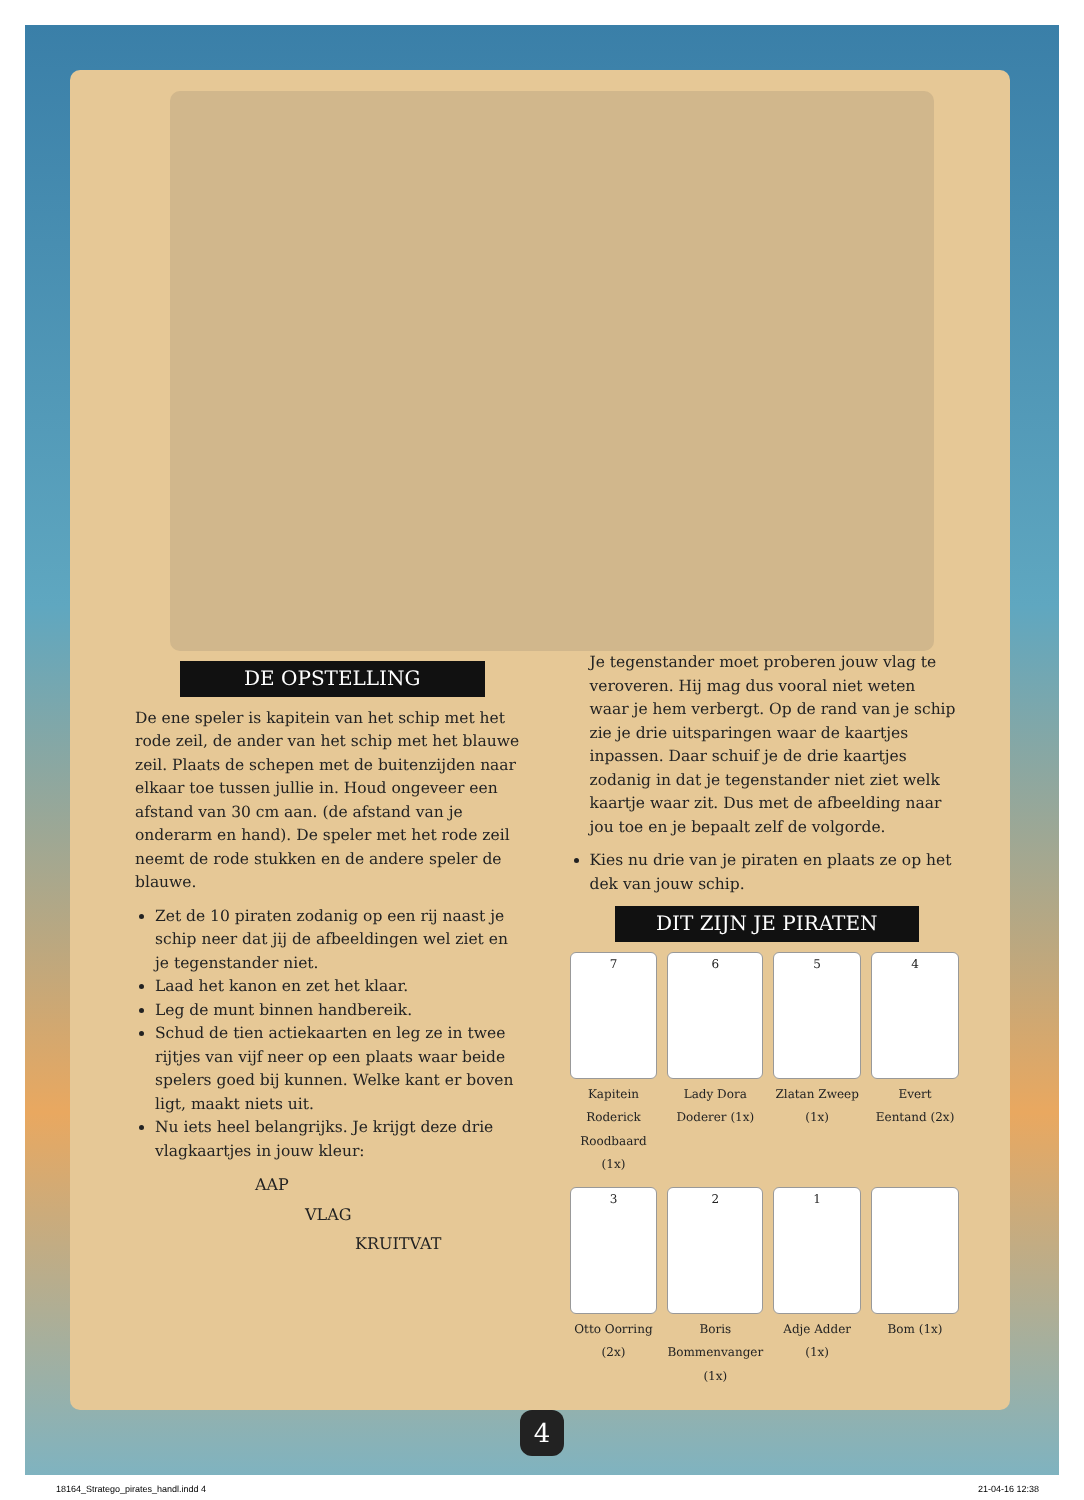DE OPSTELLING
De ene speler is kapitein van het schip met het rode zeil, de ander van het schip met het blauwe zeil. Plaats de schepen met de buitenzijden naar elkaar toe tussen jullie in. Houd ongeveer een afstand van 30 cm aan. (de afstand van je onderarm en hand). De speler met het rode zeil neemt de rode stukken en de andere speler de blauwe.
Zet de 10 piraten zodanig op een rij naast je schip neer dat jij de afbeeldingen wel ziet en je tegenstander niet.
Laad het kanon en zet het klaar.
Leg de munt binnen handbereik.
Schud de tien actiekaarten en leg ze in twee rijtjes van vijf neer op een plaats waar beide spelers goed bij kunnen. Welke kant er boven ligt, maakt niets uit.
Nu iets heel belangrijks. Je krijgt deze drie vlagkaartjes in jouw kleur:
AAP
VLAG
KRUITVAT
Je tegenstander moet proberen jouw vlag te veroveren. Hij mag dus vooral niet weten waar je hem verbergt. Op de rand van je schip zie je drie uitsparingen waar de kaartjes inpassen. Daar schuif je de drie kaartjes zodanig in dat je tegenstander niet ziet welk kaartje waar zit. Dus met de afbeelding naar jou toe en je bepaalt zelf de volgorde.
Kies nu drie van je piraten en plaats ze op het dek van jouw schip.
DIT ZIJN JE PIRATEN
7
Kapitein Roderick Roodbaard (1x)
6
Lady Dora Doderer (1x)
5
Zlatan Zweep (1x)
4
Evert Eentand (2x)
3
Otto Oorring (2x)
2
Boris Bommenvanger (1x)
1
Adje Adder (1x)
Bom (1x)
4
18164_Stratego_pirates_handl.indd 4 21-04-16 12:38